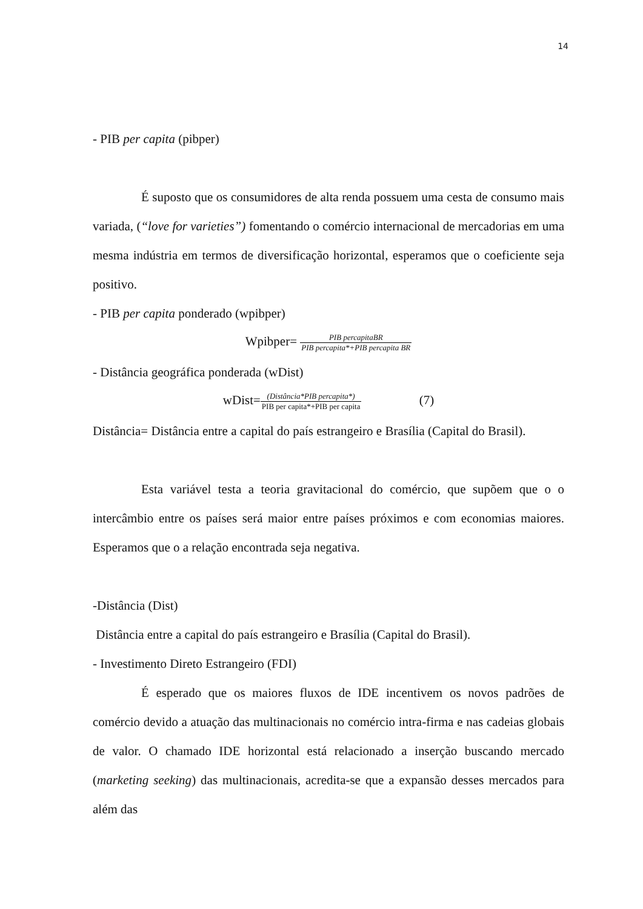14
- PIB per capita (pibper)
É suposto que os consumidores de alta renda possuem uma cesta de consumo mais variada, (“love for varieties”) fomentando o comércio internacional de mercadorias em uma mesma indústria em termos de diversificação horizontal, esperamos que o coeficiente seja positivo.
- PIB per capita ponderado (wpibper)
Wpibper= PIB percapitaBR PIB percapita*+PIB percapita BR
- Distância geográfica ponderada (wDist)
wDist=(Distância*PIB percapita*) PIB per capita*+PIB per capita (7)
Distância= Distância entre a capital do país estrangeiro e Brasília (Capital do Brasil).
Esta variável testa a teoria gravitacional do comércio, que supõem que o o intercâmbio entre os países será maior entre países próximos e com economias maiores. Esperamos que o a relação encontrada seja negativa.
-Distância (Dist)
Distância entre a capital do país estrangeiro e Brasília (Capital do Brasil).
- Investimento Direto Estrangeiro (FDI)
É esperado que os maiores fluxos de IDE incentivem os novos padrões de comércio devido a atuação das multinacionais no comércio intra-firma e nas cadeias globais de valor. O chamado IDE horizontal está relacionado a inserção buscando mercado (marketing seeking) das multinacionais, acredita-se que a expansão desses mercados para além das